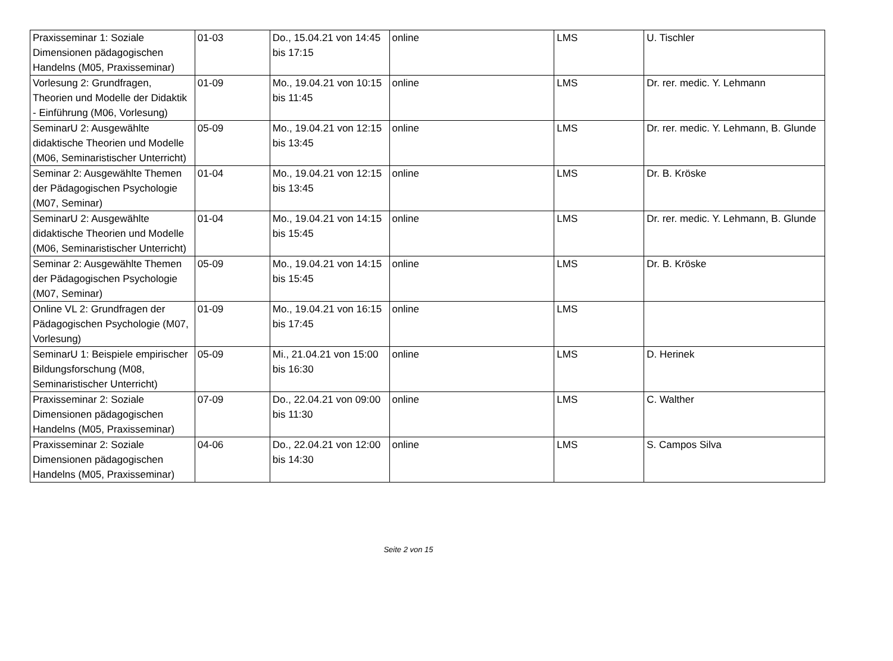| Praxisseminar 1: Soziale Dimensionen pädagogischen Handelns (M05, Praxisseminar) | 01-03 | Do., 15.04.21 von 14:45 bis 17:15 | online | LMS | U. Tischler |
| Vorlesung 2: Grundfragen, Theorien und Modelle der Didaktik - Einführung (M06, Vorlesung) | 01-09 | Mo., 19.04.21 von 10:15 bis 11:45 | online | LMS | Dr. rer. medic. Y. Lehmann |
| SeminarU 2: Ausgewählte didaktische Theorien und Modelle (M06, Seminaristischer Unterricht) | 05-09 | Mo., 19.04.21 von 12:15 bis 13:45 | online | LMS | Dr. rer. medic. Y. Lehmann, B. Glunde |
| Seminar 2: Ausgewählte Themen der Pädagogischen Psychologie (M07, Seminar) | 01-04 | Mo., 19.04.21 von 12:15 bis 13:45 | online | LMS | Dr. B. Kröske |
| SeminarU 2: Ausgewählte didaktische Theorien und Modelle (M06, Seminaristischer Unterricht) | 01-04 | Mo., 19.04.21 von 14:15 bis 15:45 | online | LMS | Dr. rer. medic. Y. Lehmann, B. Glunde |
| Seminar 2: Ausgewählte Themen der Pädagogischen Psychologie (M07, Seminar) | 05-09 | Mo., 19.04.21 von 14:15 bis 15:45 | online | LMS | Dr. B. Kröske |
| Online VL 2: Grundfragen der Pädagogischen Psychologie (M07, Vorlesung) | 01-09 | Mo., 19.04.21 von 16:15 bis 17:45 | online | LMS | |
| SeminarU 1: Beispiele empirischer Bildungsforschung (M08, Seminaristischer Unterricht) | 05-09 | Mi., 21.04.21 von 15:00 bis 16:30 | online | LMS | D. Herinek |
| Praxisseminar 2: Soziale Dimensionen pädagogischen Handelns (M05, Praxisseminar) | 07-09 | Do., 22.04.21 von 09:00 bis 11:30 | online | LMS | C. Walther |
| Praxisseminar 2: Soziale Dimensionen pädagogischen Handelns (M05, Praxisseminar) | 04-06 | Do., 22.04.21 von 12:00 bis 14:30 | online | LMS | S. Campos Silva |
Seite 2 von 15